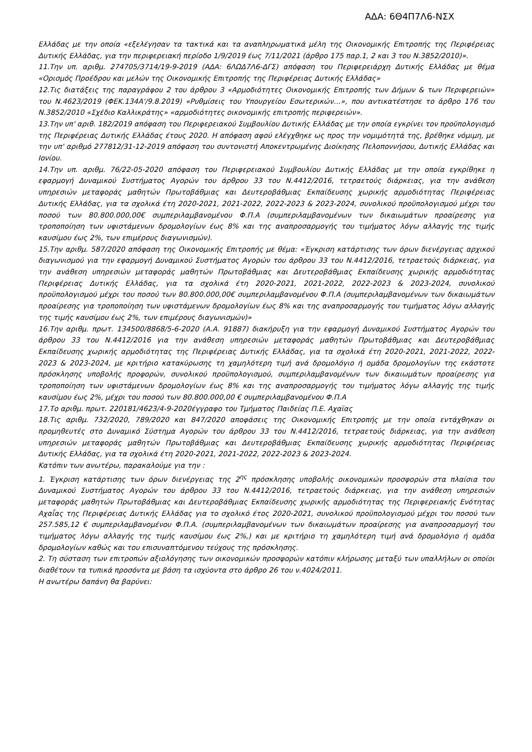ΑΔΑ: 6Θ4Π7Λ6-ΝΣΧ
Ελλάδας με την οποία «εξελέγησαν τα τακτικά και τα αναπληρωματικά μέλη της Οικονομικής Επιτροπής της Περιφέρειας Δυτικής Ελλάδας, για την περιφερειακή περίοδο 1/9/2019 έως 7/11/2021 (άρθρο 175 παρ.1, 2 και 3 του Ν.3852/2010)».
11.Την υπ. αριθμ. 274705/3714/19-9-2019 (ΑΔΑ: 6ΛΩΔ7Λ6-ΔΓΣ) απόφαση του Περιφερειάρχη Δυτικής Ελλάδας με θέμα «Ορισμός Προέδρου και μελών της Οικονομικής Επιτροπής της Περιφέρειας Δυτικής Ελλάδας»
12.Τις διατάξεις της παραγράφου 2 του άρθρου 3 «Αρμοδιότητες Οικονομικής Επιτροπής των Δήμων & των Περιφερειών» του Ν.4623/2019 (ΦΕΚ.134Α'/9.8.2019) «Ρυθμίσεις του Υπουργείου Εσωτερικών…», που αντικατέστησε το άρθρο 176 του Ν.3852/2010 «Σχέδιο Καλλικράτης» «αρμοδιότητες οικονομικής επιτροπής περιφερειών».
13.Την υπ' αριθ. 182/2019 απόφαση του Περιφερειακού Συμβουλίου Δυτικής Ελλάδας με την οποία εγκρίνει τον προϋπολογισμό της Περιφέρειας Δυτικής Ελλάδας έτους 2020. Η απόφαση αφού ελέγχθηκε ως προς την νομιμότητά της, βρέθηκε νόμιμη, με την υπ' αριθμό 277812/31-12-2019 απόφαση του συντονιστή Αποκεντρωμένης Διοίκησης Πελοποννήσου, Δυτικής Ελλάδας και Ιονίου.
14.Την υπ. αριθμ. 76/22-05-2020 απόφαση του Περιφερειακού Συμβουλίου Δυτικής Ελλάδας με την οποία εγκρίθηκε η εφαρμογή Δυναμικού Συστήματος Αγορών του άρθρου 33 του Ν.4412/2016, τετραετούς διάρκειας, για την ανάθεση υπηρεσιών μεταφοράς μαθητών Πρωτοβάθμιας και Δευτεροβάθμιας Εκπαίδευσης χωρικής αρμοδιότητας Περιφέρειας Δυτικής Ελλάδας, για τα σχολικά έτη 2020-2021, 2021-2022, 2022-2023 & 2023-2024, συνολικού προϋπολογισμού μέχρι του ποσού των 80.800.000,00€ συμπεριλαμβανομένου Φ.Π.Α (συμπεριλαμβανομένων των δικαιωμάτων προαίρεσης για τροποποίηση των υφιστάμενων δρομολογίων έως 8% και της αναπροσαρμογής του τιμήματος λόγω αλλαγής της τιμής καυσίμου έως 2%, των επιμέρους διαγωνισμών).
15.Την αριθμ. 587/2020 απόφαση της Οικονομικής Επιτροπής με θέμα: «Έγκριση κατάρτισης των όρων διενέργειας αρχικού διαγωνισμού για την εφαρμογή Δυναμικού Συστήματος Αγορών του άρθρου 33 του Ν.4412/2016, τετραετούς διάρκειας, για την ανάθεση υπηρεσιών μεταφοράς μαθητών Πρωτοβάθμιας και Δευτεροβάθμιας Εκπαίδευσης χωρικής αρμοδιότητας Περιφέρειας Δυτικής Ελλάδας, για τα σχολικά έτη 2020-2021, 2021-2022, 2022-2023 & 2023-2024, συνολικού προϋπολογισμού μέχρι του ποσού των 80.800.000,00€ συμπεριλαμβανομένου Φ.Π.Α (συμπεριλαμβανομένων των δικαιωμάτων προαίρεσης για τροποποίηση των υφιστάμενων δρομολογίων έως 8% και της αναπροσαρμογής του τιμήματος λόγω αλλαγής της τιμής καυσίμου έως 2%, των επιμέρους διαγωνισμών)»
16.Την αριθμ. πρωτ. 134500/8868/5-6-2020 (Α.Α. 91887) διακήρυξη για την εφαρμογή Δυναμικού Συστήματος Αγορών του άρθρου 33 του Ν.4412/2016 για την ανάθεση υπηρεσιών μεταφοράς μαθητών Πρωτοβάθμιας και Δευτεροβάθμιας Εκπαίδευσης χωρικής αρμοδιότητας της Περιφέρειας Δυτικής Ελλάδας, για τα σχολικά έτη 2020-2021, 2021-2022, 2022-2023 & 2023-2024, με κριτήριο κατακύρωσης τη χαμηλότερη τιμή ανά δρομολόγιο ή ομάδα δρομολογίων της εκάστοτε πρόσκλησης υποβολής προφορών, συνολικού προϋπολογισμού, συμπεριλαμβανομένων των δικαιωμάτων προαίρεσης για τροποποίηση των υφιστάμενων δρομολογίων έως 8% και της αναπροσαρμογής του τιμήματος λόγω αλλαγής της τιμής καυσίμου έως 2%, μέχρι του ποσού των 80.800.000,00 € συμπεριλαμβανομένου Φ.Π.Α
17.Το αριθμ. πρωτ. 220181/4623/4-9-2020έγγραφο του Τμήματος Παιδείας Π.Ε. Αχαϊας
18.Τις αριθμ. 732/2020, 789/2020 και 847/2020 αποφάσεις της Οικονομικής Επιτροπής με την οποία εντάχθηκαν οι προμηθευτές στο Δυναμικό Σύστημα Αγορών του άρθρου 33 του Ν.4412/2016, τετραετούς διάρκειας, για την ανάθεση υπηρεσιών μεταφοράς μαθητών Πρωτοβάθμιας και Δευτεροβάθμιας Εκπαίδευσης χωρικής αρμοδιότητας Περιφέρειας Δυτικής Ελλάδας, για τα σχολικά έτη 2020-2021, 2021-2022, 2022-2023 & 2023-2024.
Κατόπιν των ανωτέρω, παρακαλούμε για την :
1. Έγκριση κατάρτισης των όρων διενέργειας της 2<sup>ης</sup> πρόσκλησης υποβολής οικονομικών προσφορών στα πλαίσια του Δυναμικού Συστήματος Αγορών του άρθρου 33 του Ν.4412/2016, τετραετούς διάρκειας, για την ανάθεση υπηρεσιών μεταφοράς μαθητών Πρωτοβάθμιας και Δευτεροβάθμιας Εκπαίδευσης χωρικής αρμοδιότητας της Περιφερειακής Ενότητας Αχαΐας της Περιφέρειας Δυτικής Ελλάδας για το σχολικό έτος 2020-2021, συνολικού προϋπολογισμού μέχρι του ποσού των 257.585,12 € συμπεριλαμβανομένου Φ.Π.Α. (συμπεριλαμβανομένων των δικαιωμάτων προαίρεσης για αναπροσαρμογή του τιμήματος λόγω αλλαγής της τιμής καυσίμου έως 2%,) και με κριτήριο τη χαμηλότερη τιμή ανά δρομολόγιο ή ομάδα δρομολογίων καθώς και του επισυναπτόμενου τεύχους της πρόσκλησης.
2. Τη σύσταση των επιτροπών αξιολόγησης των οικονομικών προσφορών κατόπιν κλήρωσης μεταξύ των υπαλλήλων οι οποίοι διαθέτουν τα τυπικά προσόντα με βάση τα ισχύοντα στο άρθρο 26 του ν.4024/2011.
Η ανωτέρω δαπάνη θα βαρύνει: